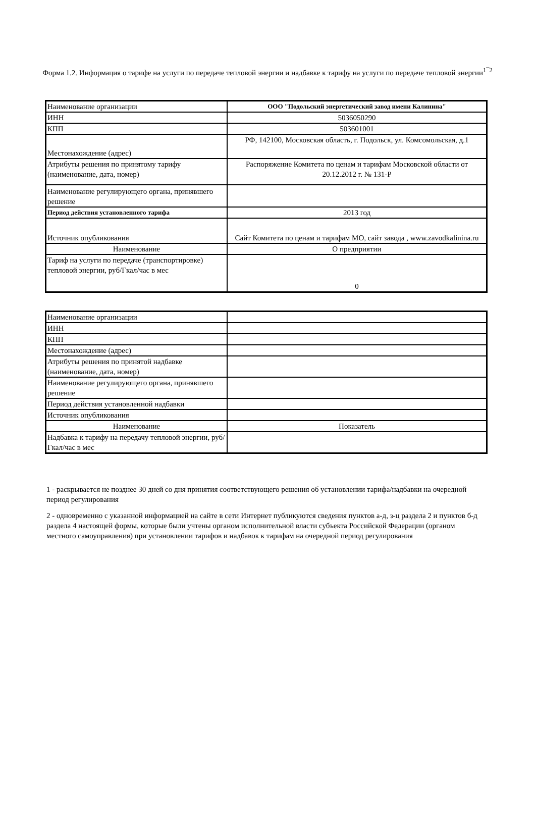Форма 1.2. Информация о тарифе на услуги по передаче тепловой энергии и надбавке к тарифу на услуги по передаче тепловой энергии<sup>1¯2</sup>
| Наименование организации | ООО "Подольский энергетический завод имени Калинина" |
| ИНН | 5036050290 |
| КПП | 503601001 |
| Местонахождение (адрес) | РФ, 142100, Московская область, г. Подольск, ул. Комсомольская, д.1 |
| Атрибуты решения по принятому тарифу (наименование, дата, номер) | Распоряжение Комитета по ценам и тарифам Московской области от 20.12.2012 г. № 131-Р |
| Наименование регулирующего органа, принявшего решение | |
| Период действия установленного тарифа | 2013 год |
| Источник опубликования | Сайт Комитета по ценам и тарифам МО, сайт завода , www.zavodkalinina.ru |
| Наименование | О предприятии |
| Тариф на услуги по передаче (транспортировке) тепловой энергии, руб/Гкал/час в мес | 0 |
| Наименование организации | |
| ИНН | |
| КПП | |
| Местонахождение (адрес) | |
| Атрибуты решения по принятой надбавке (наименование, дата, номер) | |
| Наименование регулирующего органа, принявшего решение | |
| Период действия установленной надбавки | |
| Источник опубликования | |
| Наименование | Показатель |
| Надбавка к тарифу на передачу тепловой энергии, руб/Гкал/час в мес | |
1 - раскрывается не позднее 30 дней со дня принятия соответствующего решения об установлении тарифа/надбавки на очередной период регулирования
2 - одновременно с указанной информацией на сайте в сети Интернет публикуются сведения пунктов а-д, з-ц раздела 2 и пунктов б-д раздела 4 настоящей формы, которые были учтены органом исполнительной власти субъекта Российской Федерации (органом местного самоуправления) при установлении тарифов и надбавок к тарифам на очередной период регулирования